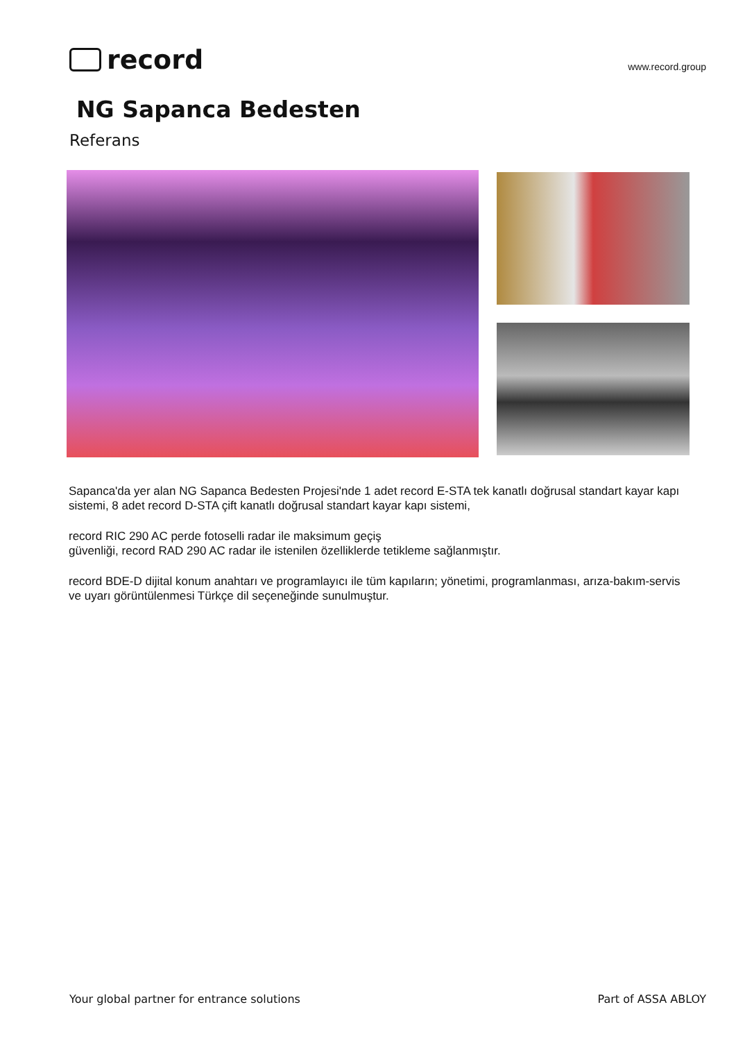record
www.record.group
NG Sapanca Bedesten
Referans
Sapanca'da yer alan NG Sapanca Bedesten Projesi'nde 1 adet record E-STA tek kanatlı doğrusal standart kayar kapı sistemi, 8 adet record D-STA çift kanatlı doğrusal standart kayar kapı sistemi,
record RIC 290 AC perde fotoselli radar ile maksimum geçiş
güvenliği, record RAD 290 AC radar ile istenilen özelliklerde tetikleme sağlanmıştır.
record BDE-D dijital konum anahtarı ve programlayıcı ile tüm kapıların; yönetimi, programlanması, arıza-bakım-servis ve uyarı görüntülenmesi Türkçe dil seçeneğinde sunulmuştur.
Your global partner for entrance solutions Part of ASSA ABLOY